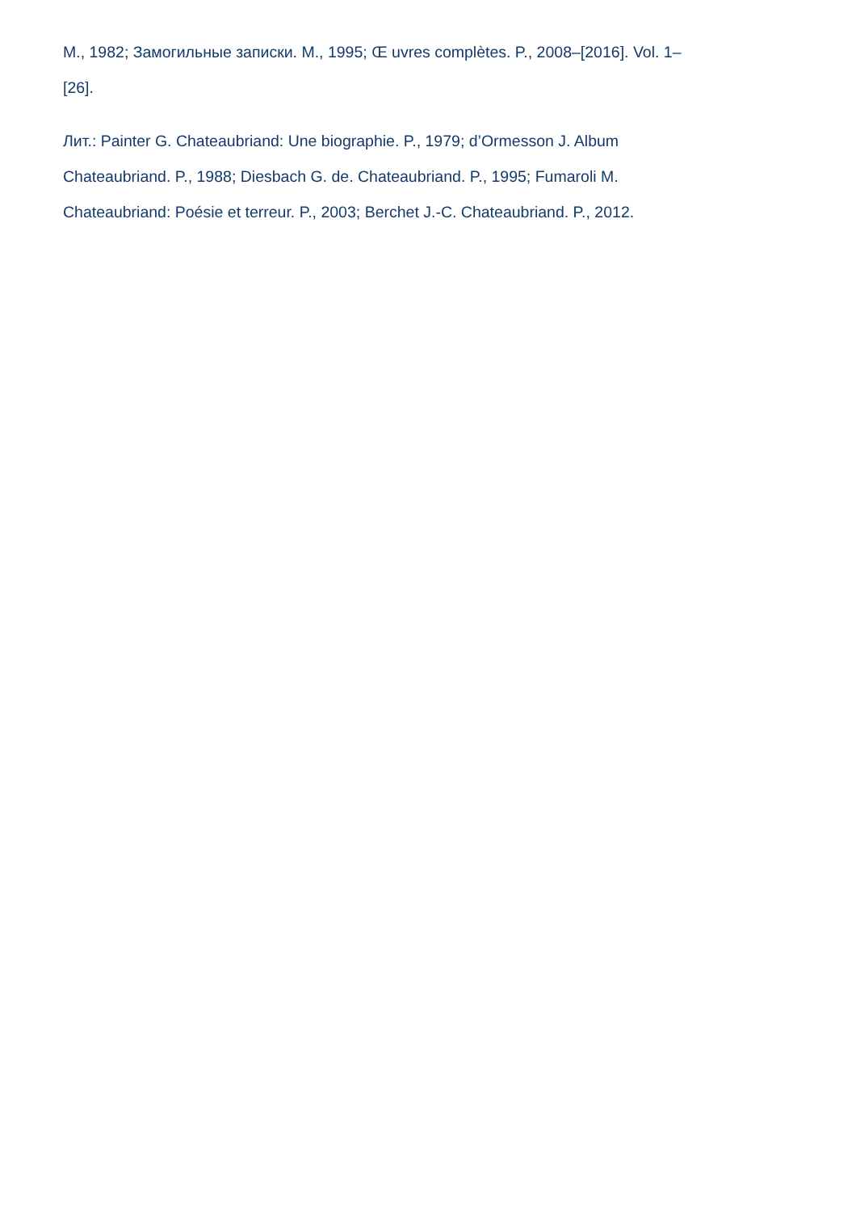М., 1982; Замогильные записки. М., 1995; Œ uvres complètes. P., 2008–[2016]. Vol. 1–
[26].
Лит.: Painter G. Chateaubriand: Une biographie. P., 1979; d’Ormesson J. Album
Chateaubriand. P., 1988; Diesbach G. de. Chateaubriand. P., 1995; Fumaroli M.
Chateaubriand: Poésie et terreur. P., 2003; Berchet J.-C. Chateaubriand. P., 2012.